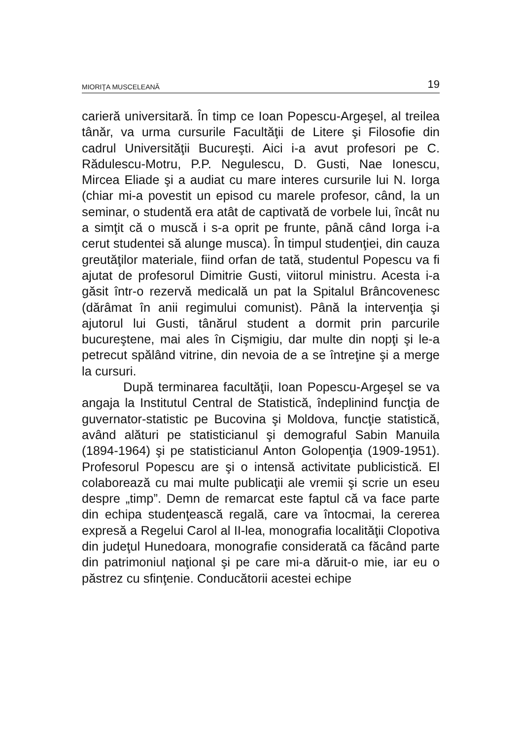MIORIŢA MUSCELEANĂ 19
carieră universitară. În timp ce Ioan Popescu-Argeşel, al treilea tânăr, va urma cursurile Facultăţii de Litere şi Filosofie din cadrul Universităţii Bucureşti. Aici i-a avut profesori pe C. Rădulescu-Motru, P.P. Negulescu, D. Gusti, Nae Ionescu, Mircea Eliade şi a audiat cu mare interes cursurile lui N. Iorga (chiar mi-a povestit un episod cu marele profesor, când, la un seminar, o studentă era atât de captivată de vorbele lui, încât nu a simţit că o muscă i s-a oprit pe frunte, până când Iorga i-a cerut studentei să alunge musca). În timpul studenţiei, din cauza greutăţilor materiale, fiind orfan de tată, studentul Popescu va fi ajutat de profesorul Dimitrie Gusti, viitorul ministru. Acesta i-a găsit într-o rezervă medicală un pat la Spitalul Brâncovenesc (dărâmat în anii regimului comunist). Până la intervenţia şi ajutorul lui Gusti, tânărul student a dormit prin parcurile bucureştene, mai ales în Cişmigiu, dar multe din nopţi şi le-a petrecut spălând vitrine, din nevoia de a se întreţine şi a merge la cursuri.
După terminarea facultăţii, Ioan Popescu-Argeşel se va angaja la Institutul Central de Statistică, îndeplinind funcţia de guvernator-statistic pe Bucovina şi Moldova, funcţie statistică, având alături pe statisticianul şi demograful Sabin Manuila (1894-1964) şi pe statisticianul Anton Golopenţia (1909-1951). Profesorul Popescu are şi o intensă activitate publicistică. El colaborează cu mai multe publicaţii ale vremii şi scrie un eseu despre „timp”. Demn de remarcat este faptul că va face parte din echipa studen­ţească regală, care va întocmai, la cererea expresă a Regelui Carol al II-lea, monografia localităţii Clopotiva din judeţul Hunedoara, monografie considerată ca făcând parte din patrimoniul naţional şi pe care mi-a dăruit-o mie, iar eu o păstrez cu sfinţenie. Conducătorii acestei echipe